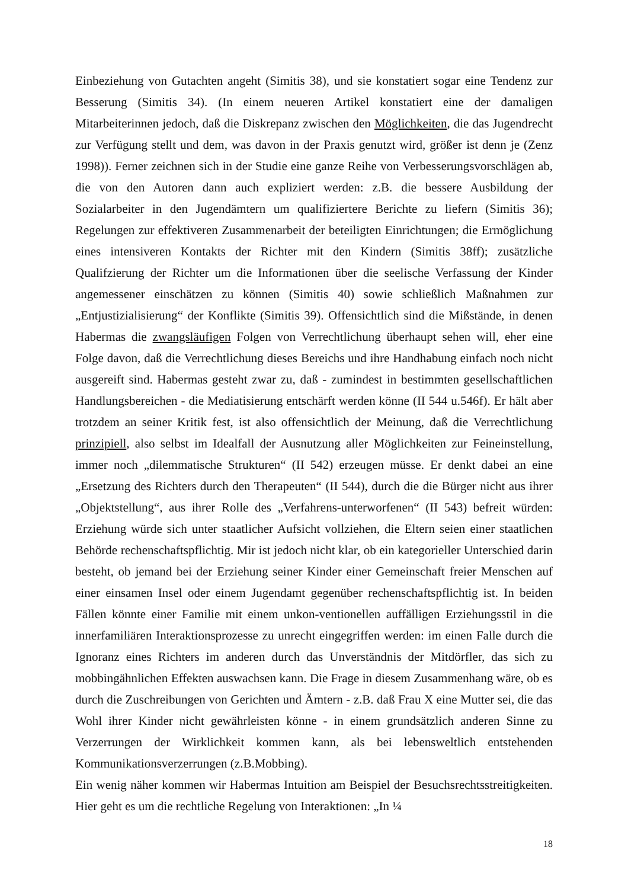Einbeziehung von Gutachten angeht (Simitis 38), und sie konstatiert sogar eine Tendenz zur Besserung (Simitis 34). (In einem neueren Artikel konstatiert eine der damaligen Mitarbeiterinnen jedoch, daß die Diskrepanz zwischen den Möglichkeiten, die das Jugendrecht zur Verfügung stellt und dem, was davon in der Praxis genutzt wird, größer ist denn je (Zenz 1998)). Ferner zeichnen sich in der Studie eine ganze Reihe von Verbesserungsvorschlägen ab, die von den Autoren dann auch expliziert werden: z.B. die bessere Ausbildung der Sozialarbeiter in den Jugendämtern um qualifiziertere Berichte zu liefern (Simitis 36); Regelungen zur effektiveren Zusammenarbeit der beteiligten Einrichtungen; die Ermöglichung eines intensiveren Kontakts der Richter mit den Kindern (Simitis 38ff); zusätzliche Qualifzierung der Richter um die Informationen über die seelische Verfassung der Kinder angemessener einschätzen zu können (Simitis 40) sowie schließlich Maßnahmen zur „Entjustizialisierung“ der Konflikte (Simitis 39). Offensichtlich sind die Mißstände, in denen Habermas die zwangsläufigen Folgen von Verrechtlichung überhaupt sehen will, eher eine Folge davon, daß die Verrechtlichung dieses Bereichs und ihre Handhabung einfach noch nicht ausgereift sind. Habermas gesteht zwar zu, daß - zumindest in bestimmten gesellschaftlichen Handlungsbereichen - die Mediatisierung entschärft werden könne (II 544 u.546f). Er hält aber trotzdem an seiner Kritik fest, ist also offensichtlich der Meinung, daß die Verrechtlichung prinzipiell, also selbst im Idealfall der Ausnutzung aller Möglichkeiten zur Feineinstellung, immer noch „dilemmatische Strukturen“ (II 542) erzeugen müsse. Er denkt dabei an eine „Ersetzung des Richters durch den Therapeuten“ (II 544), durch die die Bürger nicht aus ihrer „Objektstellung“, aus ihrer Rolle des „Verfahrens-unterworfenen“ (II 543) befreit würden: Erziehung würde sich unter staatlicher Aufsicht vollziehen, die Eltern seien einer staatlichen Behörde rechenschaftspflichtig. Mir ist jedoch nicht klar, ob ein kategorieller Unterschied darin besteht, ob jemand bei der Erziehung seiner Kinder einer Gemeinschaft freier Menschen auf einer einsamen Insel oder einem Jugendamt gegenüber rechenschaftspflichtig ist. In beiden Fällen könnte einer Familie mit einem unkon-ventionellen auffälligen Erziehungsstil in die innerfamiliären Interaktionsprozesse zu unrecht eingegriffen werden: im einen Falle durch die Ignoranz eines Richters im anderen durch das Unverständnis der Mitdörfler, das sich zu mobbingähnlichen Effekten auswachsen kann. Die Frage in diesem Zusammenhang wäre, ob es durch die Zuschreibungen von Gerichten und Ämtern - z.B. daß Frau X eine Mutter sei, die das Wohl ihrer Kinder nicht gewährleisten könne - in einem grundsätzlich anderen Sinne zu Verzerrungen der Wirklichkeit kommen kann, als bei lebensweltlich entstehenden Kommunikationsverzerrungen (z.B.Mobbing).
Ein wenig näher kommen wir Habermas Intuition am Beispiel der Besuchsrechtsstreitigkeiten. Hier geht es um die rechtliche Regelung von Interaktionen: „In ¼
18